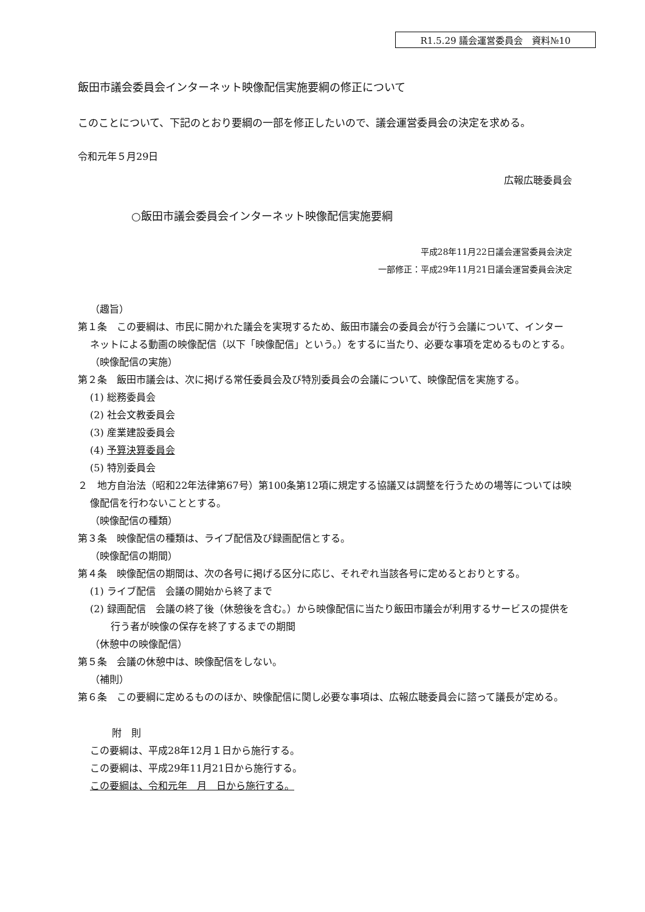R1.5.29 議会運営委員会　資料№10
飯田市議会委員会インターネット映像配信実施要綱の修正について
このことについて、下記のとおり要綱の一部を修正したいので、議会運営委員会の決定を求める。
令和元年５月29日
広報広聴委員会
○飯田市議会委員会インターネット映像配信実施要綱
平成28年11月22日議会運営委員会決定
一部修正：平成29年11月21日議会運営委員会決定
（趣旨）
第１条　この要綱は、市民に開かれた議会を実現するため、飯田市議会の委員会が行う会議について、インターネットによる動画の映像配信（以下「映像配信」という。）をするに当たり、必要な事項を定めるものとする。
（映像配信の実施）
第２条　飯田市議会は、次に掲げる常任委員会及び特別委員会の会議について、映像配信を実施する。
(1) 総務委員会
(2) 社会文教委員会
(3) 産業建設委員会
(4) 予算決算委員会
(5) 特別委員会
２　地方自治法（昭和22年法律第67号）第100条第12項に規定する協議又は調整を行うための場等については映像配信を行わないこととする。
（映像配信の種類）
第３条　映像配信の種類は、ライブ配信及び録画配信とする。
（映像配信の期間）
第４条　映像配信の期間は、次の各号に掲げる区分に応じ、それぞれ当該各号に定めるとおりとする。
(1) ライブ配信　会議の開始から終了まで
(2) 録画配信　会議の終了後（休憩後を含む。）から映像配信に当たり飯田市議会が利用するサービスの提供を行う者が映像の保存を終了するまでの期間
（休憩中の映像配信）
第５条　会議の休憩中は、映像配信をしない。
（補則）
第６条　この要綱に定めるもののほか、映像配信に関し必要な事項は、広報広聴委員会に諮って議長が定める。
附　則
この要綱は、平成28年12月１日から施行する。
この要綱は、平成29年11月21日から施行する。
この要綱は、令和元年　月　日から施行する。